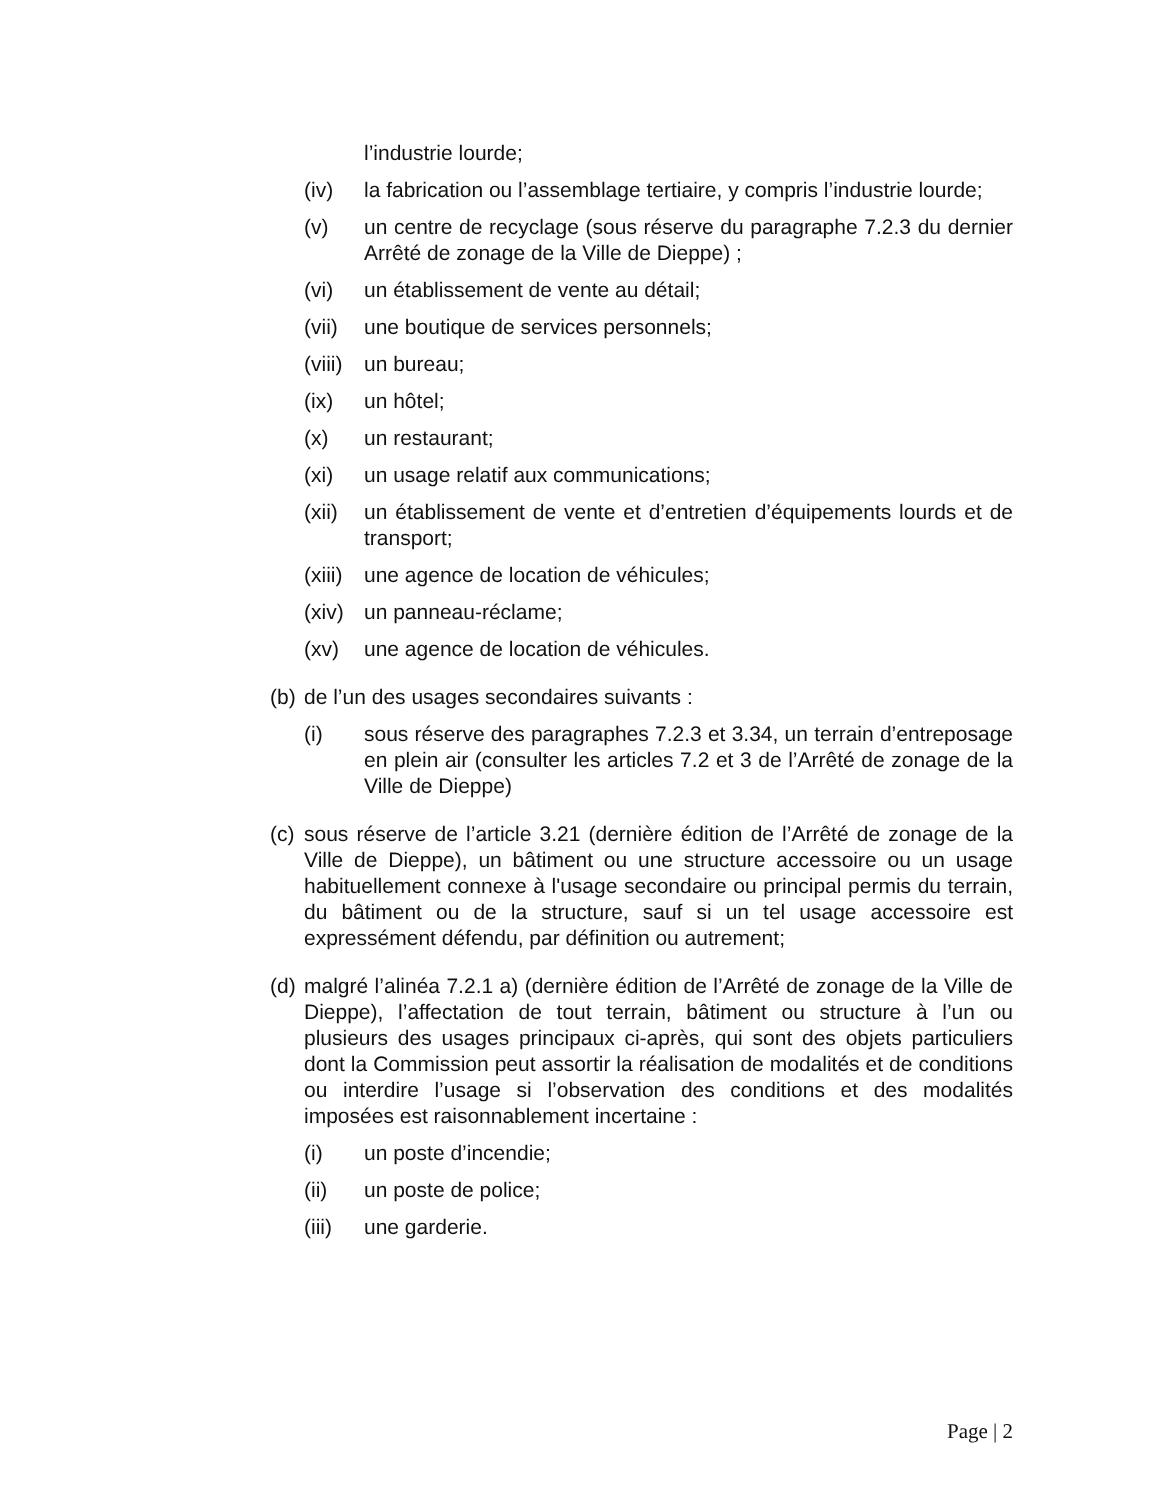l’industrie lourde;
(iv) la fabrication ou l’assemblage tertiaire, y compris l’industrie lourde;
(v) un centre de recyclage (sous réserve du paragraphe 7.2.3 du dernier Arrêté de zonage de la Ville de Dieppe) ;
(vi) un établissement de vente au détail;
(vii)
une boutique de services personnels;
(viii)
un bureau;
(ix) un hôtel;
(x) un restaurant;
(xi) un usage relatif aux communications;
(xii)
un établissement de vente et d’entretien d’équipements lourds et de transport;
(xiii)
une agence de location de véhicules;
(xiv)
un panneau-réclame;
(xv) une agence de location de véhicules.
(b)
de l’un des usages secondaires suivants :
(i) sous réserve des paragraphes 7.2.3 et 3.34, un terrain d’entreposage en plein air (consulter les articles 7.2 et 3 de l’Arrêté de zonage de la Ville de Dieppe)
(c)
sous réserve de l’article 3.21 (dernière édition de l’Arrêté de zonage de la Ville de Dieppe), un bâtiment ou une structure accessoire ou un usage habituellement connexe à l'usage secondaire ou principal permis du terrain, du bâtiment ou de la structure, sauf si un tel usage accessoire est expressément défendu, par définition ou autrement;
(d)
malgré l’alinéa 7.2.1 a) (dernière édition de l’Arrêté de zonage de la Ville de Dieppe), l’affectation de tout terrain, bâtiment ou structure à l’un ou plusieurs des usages principaux ci-après, qui sont des objets particuliers dont la Commission peut assortir la réalisation de modalités et de conditions ou interdire l’usage si l’observation des conditions et des modalités imposées est raisonnablement incertaine :
(i) un poste d’incendie;
(ii) un poste de police;
(iii)
une garderie.
Page | 2